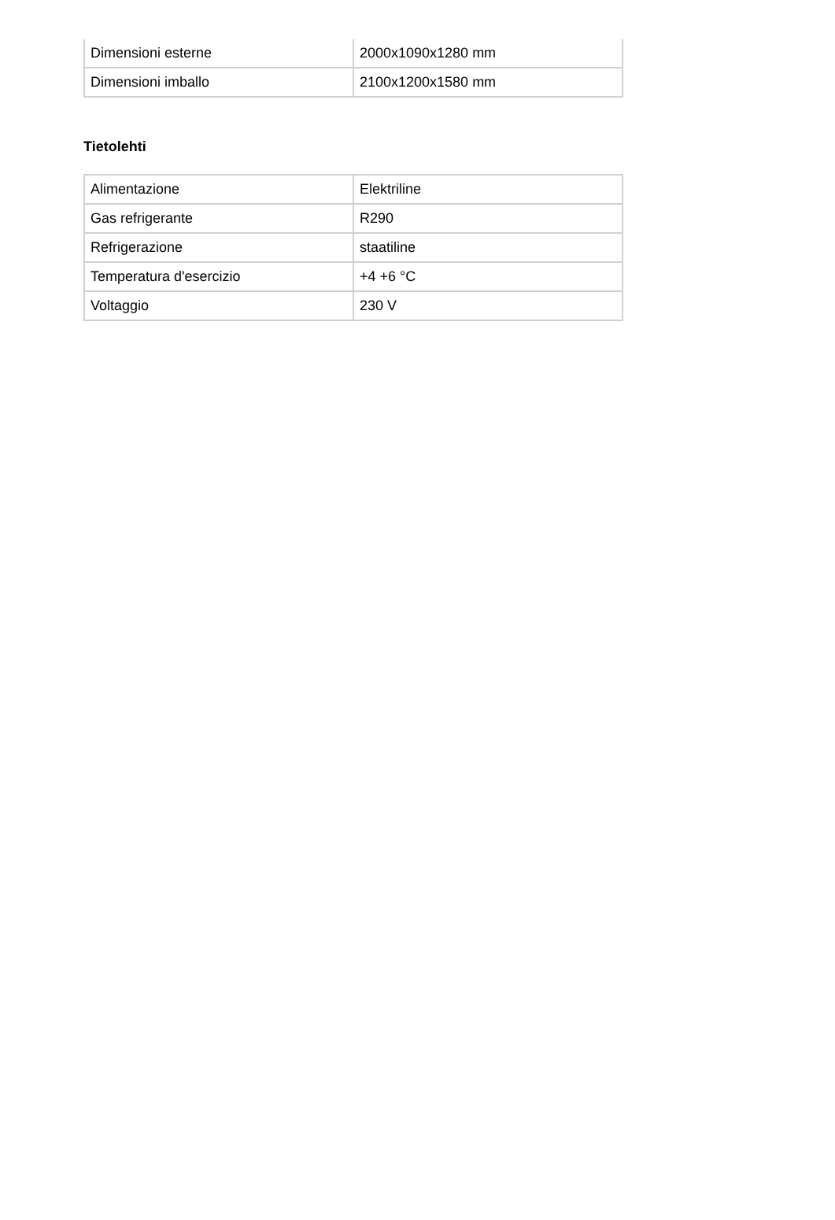| Dimensioni esterne | 2000x1090x1280 mm |
| Dimensioni imballo | 2100x1200x1580 mm |
Tietolehti
| Alimentazione | Elektriline |
| Gas refrigerante | R290 |
| Refrigerazione | staatiline |
| Temperatura d'esercizio | +4 +6 °C |
| Voltaggio | 230 V |